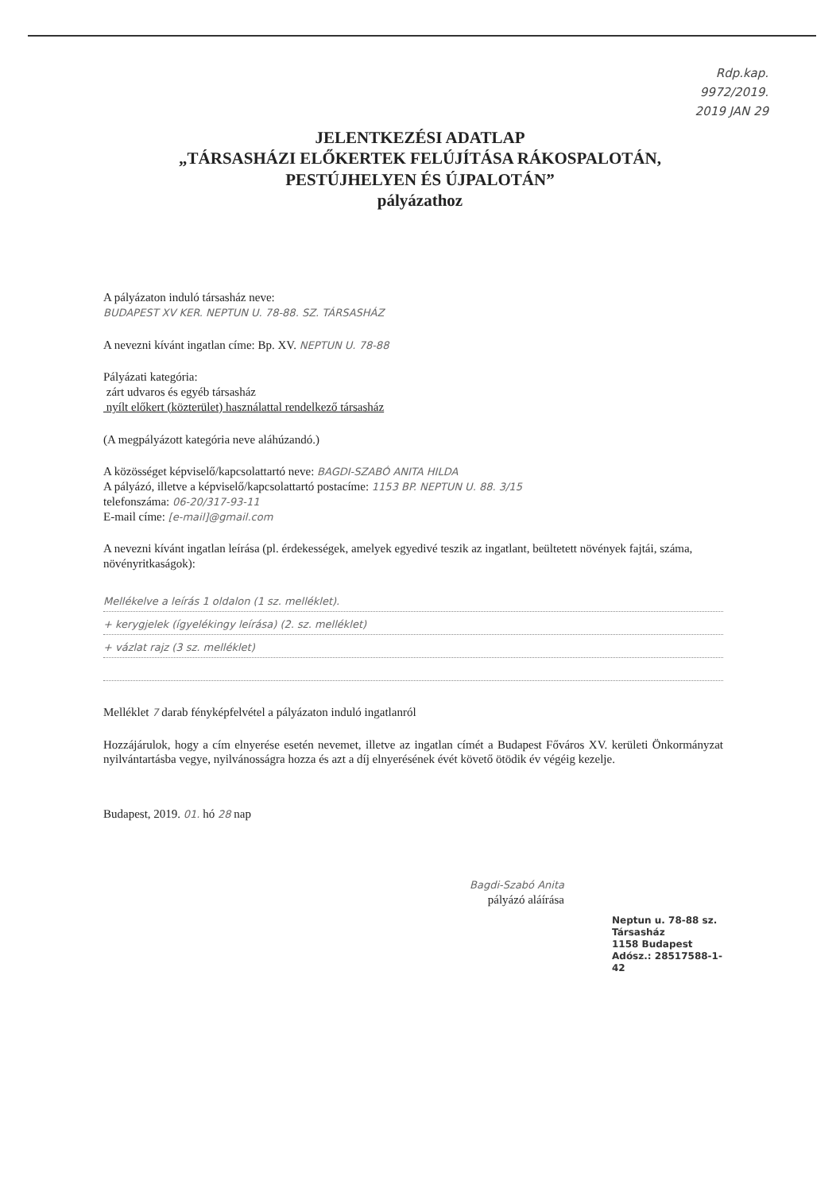Rdp.kap.
9972/2019.
2019 JAN 29
JELENTKEZÉSI ADATLAP
„TÁRSASHÁZI ELŐKERTEK FELÚJÍTÁSA RÁKOSPALOTÁN,
PESTÚJHELYEN ÉS ÚJPALOTÁN”
pályázathoz
A pályázaton induló társasház neve:
BUDAPEST XV KER. NEPTUN U. 78-88. SZ. TÁRSASHÁZ
A nevezni kívánt ingatlan címe: Bp. XV. NEPTUN U. 78-88
Pályázati kategória:
zárt udvaros és egyéb társasház
nyílt előkert (közterület) használattal rendelkező társasház
(A megpályázott kategória neve aláhúzandó.)
A közösséget képviselő/kapcsolattartó neve: BAGDI-SZABÓ ANITA HILDA
A pályázó, illetve a képviselő/kapcsolattartó postacíme: 1153 BP. NEPTUN U. 88. 3/15
telefonszáma: 06-20/317-93-11
E-mail címe: [e-mail]@gmail.com
A nevezni kívánt ingatlan leírása (pl. érdekességek, amelyek egyedivé teszik az ingatlant, beültetett növények fajtái, száma, növényritkaságok):
Mellékelve a leírás 1 oldalon (1 sz. melléklet).
+ kerygjelek (ígyelékingy leírása) (2. sz. melléklet)
+ vázlat rajz (3 sz. melléklet)
Melléklet 7 darab fényképfelvétel a pályázaton induló ingatlanról
Hozzájárulok, hogy a cím elnyerése esetén nevemet, illetve az ingatlan címét a Budapest Főváros XV. kerületi Önkormányzat nyilvántartásba vegye, nyilvánosságra hozza és azt a díj elnyerésének évét követő ötödik év végéig kezelje.
Budapest, 2019. 01. hó 28 nap
Bagdi-Szabó Anita
pályázó aláírása
Neptun u. 78-88 sz.
Társasház
1158 Budapest
Adósz.: 28517588-1-42